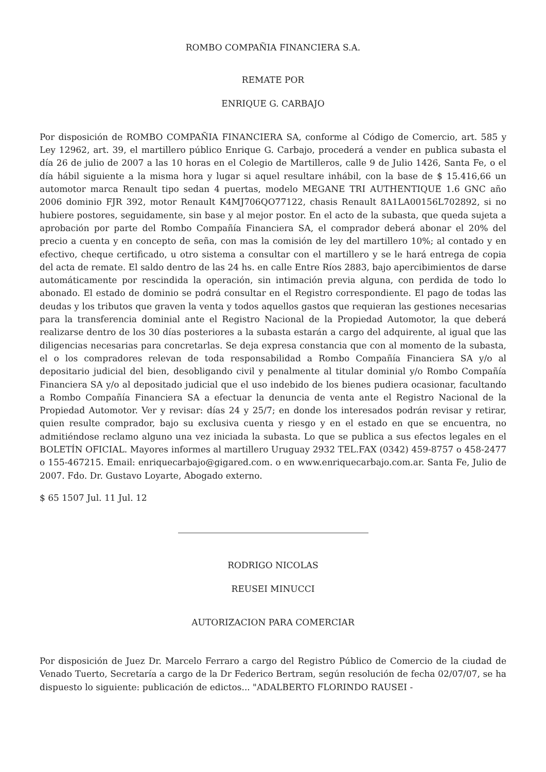ROMBO COMPAÑIA FINANCIERA S.A.
REMATE POR
ENRIQUE G. CARBAJO
Por disposición de ROMBO COMPAÑIA FINANCIERA SA, conforme al Código de Comercio, art. 585 y Ley 12962, art. 39, el martillero público Enrique G. Carbajo, procederá a vender en publica subasta el día 26 de julio de 2007 a las 10 horas en el Colegio de Martilleros, calle 9 de Julio 1426, Santa Fe, o el día hábil siguiente a la misma hora y lugar si aquel resultare inhábil, con la base de $ 15.416,66 un automotor marca Renault tipo sedan 4 puertas, modelo MEGANE TRI AUTHENTIQUE 1.6 GNC año 2006 dominio FJR 392, motor Renault K4MJ706QO77122, chasis Renault 8A1LA00156L702892, si no hubiere postores, seguidamente, sin base y al mejor postor. En el acto de la subasta, que queda sujeta a aprobación por parte del Rombo Compañía Financiera SA, el comprador deberá abonar el 20% del precio a cuenta y en concepto de seña, con mas la comisión de ley del martillero 10%; al contado y en efectivo, cheque certificado, u otro sistema a consultar con el martillero y se le hará entrega de copia del acta de remate. El saldo dentro de las 24 hs. en calle Entre Ríos 2883, bajo apercibimientos de darse automáticamente por rescindida la operación, sin intimación previa alguna, con perdida de todo lo abonado. El estado de dominio se podrá consultar en el Registro correspondiente. El pago de todas las deudas y los tributos que graven la venta y todos aquellos gastos que requieran las gestiones necesarias para la transferencia dominial ante el Registro Nacional de la Propiedad Automotor, la que deberá realizarse dentro de los 30 días posteriores a la subasta estarán a cargo del adquirente, al igual que las diligencias necesarias para concretarlas. Se deja expresa constancia que con al momento de la subasta, el o los compradores relevan de toda responsabilidad a Rombo Compañía Financiera SA y/o al depositario judicial del bien, desobligando civil y penalmente al titular dominial y/o Rombo Compañía Financiera SA y/o al depositado judicial que el uso indebido de los bienes pudiera ocasionar, facultando a Rombo Compañía Financiera SA a efectuar la denuncia de venta ante el Registro Nacional de la Propiedad Automotor. Ver y revisar: días 24 y 25/7; en donde los interesados podrán revisar y retirar, quien resulte comprador, bajo su exclusiva cuenta y riesgo y en el estado en que se encuentra, no admitiéndose reclamo alguno una vez iniciada la subasta. Lo que se publica a sus efectos legales en el BOLETÍN OFICIAL. Mayores informes al martillero Uruguay 2932 TEL.FAX (0342) 459-8757 o 458-2477 o 155-467215. Email: enriquecarbajo@gigared.com. o en www.enriquecarbajo.com.ar. Santa Fe, Julio de 2007. Fdo. Dr. Gustavo Loyarte, Abogado externo.
$ 65 1507 Jul. 11 Jul. 12
RODRIGO NICOLAS
REUSEI MINUCCI
AUTORIZACION PARA COMERCIAR
Por disposición de Juez Dr. Marcelo Ferraro a cargo del Registro Público de Comercio de la ciudad de Venado Tuerto, Secretaría a cargo de la Dr Federico Bertram, según resolución de fecha 02/07/07, se ha dispuesto lo siguiente: publicación de edictos... "ADALBERTO FLORINDO RAUSEI -